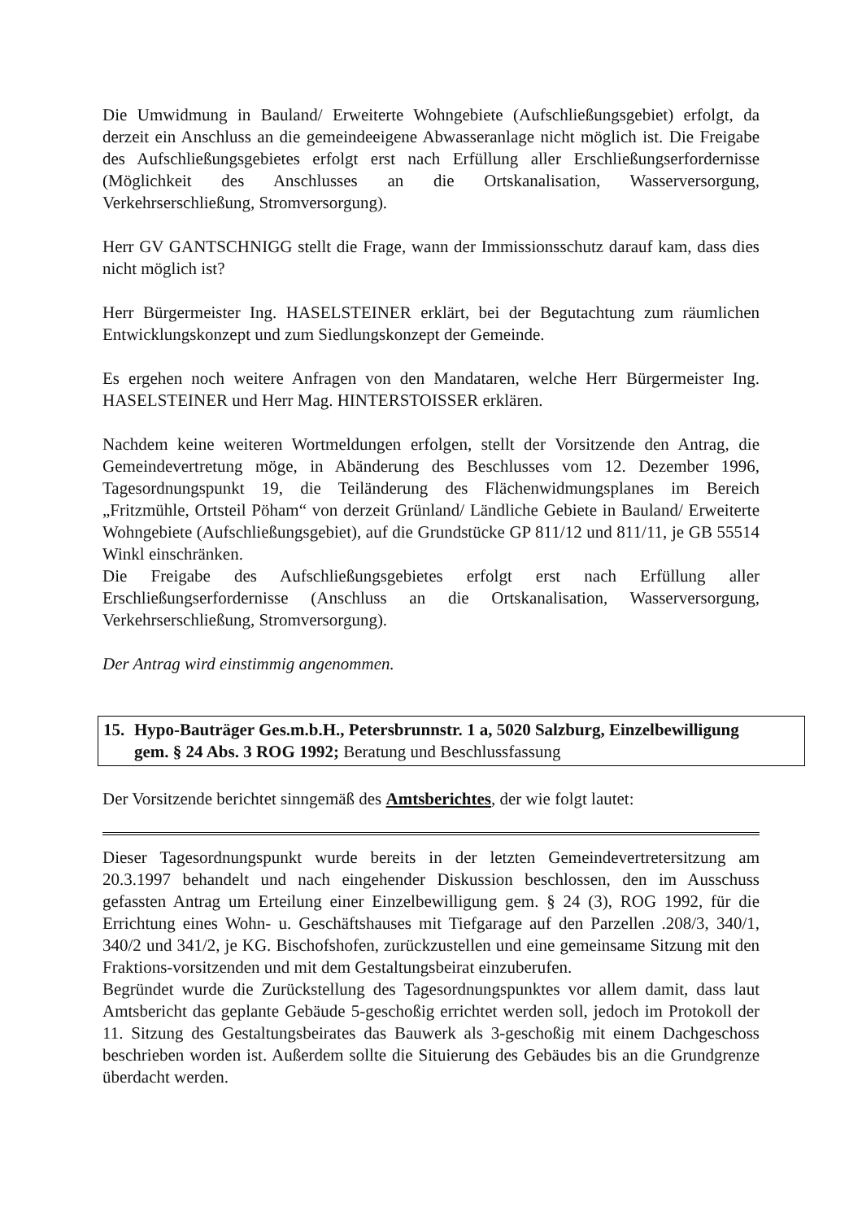Die Umwidmung in Bauland/ Erweiterte Wohngebiete (Aufschließungsgebiet) erfolgt, da derzeit ein Anschluss an die gemeindeeigene Abwasseranlage nicht möglich ist. Die Freigabe des Aufschließungsgebietes erfolgt erst nach Erfüllung aller Erschließungserfordernisse (Möglichkeit des Anschlusses an die Ortskanalisation, Wasserversorgung, Verkehrserschließung, Stromversorgung).
Herr GV GANTSCHNIGG stellt die Frage, wann der Immissionsschutz darauf kam, dass dies nicht möglich ist?
Herr Bürgermeister Ing. HASELSTEINER erklärt, bei der Begutachtung zum räumlichen Entwicklungskonzept und zum Siedlungskonzept der Gemeinde.
Es ergehen noch weitere Anfragen von den Mandataren, welche Herr Bürgermeister Ing. HASELSTEINER und Herr Mag. HINTERSTOISSER erklären.
Nachdem keine weiteren Wortmeldungen erfolgen, stellt der Vorsitzende den Antrag, die Gemeindevertretung möge, in Abänderung des Beschlusses vom 12. Dezember 1996, Tagesordnungspunkt 19, die Teiländerung des Flächenwidmungsplanes im Bereich „Fritzmühle, Ortsteil Pöham“ von derzeit Grünland/ Ländliche Gebiete in Bauland/ Erweiterte Wohngebiete (Aufschließungsgebiet), auf die Grundstücke GP 811/12 und 811/11, je GB 55514 Winkl einschränken.
Die Freigabe des Aufschließungsgebietes erfolgt erst nach Erfüllung aller Erschließungserfordernisse (Anschluss an die Ortskanalisation, Wasserversorgung, Verkehrserschließung, Stromversorgung).
Der Antrag wird einstimmig angenommen.
15. Hypo-Bauträger Ges.m.b.H., Petersbrunnstr. 1 a, 5020 Salzburg, Einzelbewilligung
gem. § 24 Abs. 3 ROG 1992; Beratung und Beschlussfassung
Der Vorsitzende berichtet sinngemäß des Amtsberichtes, der wie folgt lautet:
Dieser Tagesordnungspunkt wurde bereits in der letzten Gemeindevertretersitzung am 20.3.1997 behandelt und nach eingehender Diskussion beschlossen, den im Ausschuss gefassten Antrag um Erteilung einer Einzelbewilligung gem. § 24 (3), ROG 1992, für die Errichtung eines Wohn- u. Geschäftshauses mit Tiefgarage auf den Parzellen .208/3, 340/1, 340/2 und 341/2, je KG. Bischofshofen, zurückzustellen und eine gemeinsame Sitzung mit den Fraktions-vorsitzenden und mit dem Gestaltungsbeirat einzuberufen.
Begründet wurde die Zurückstellung des Tagesordnungspunktes vor allem damit, dass laut Amtsbericht das geplante Gebäude 5-geschoßig errichtet werden soll, jedoch im Protokoll der 11. Sitzung des Gestaltungsbeirates das Bauwerk als 3-geschoßig mit einem Dachgeschoss beschrieben worden ist. Außerdem sollte die Situierung des Gebäudes bis an die Grundgrenze überdacht werden.